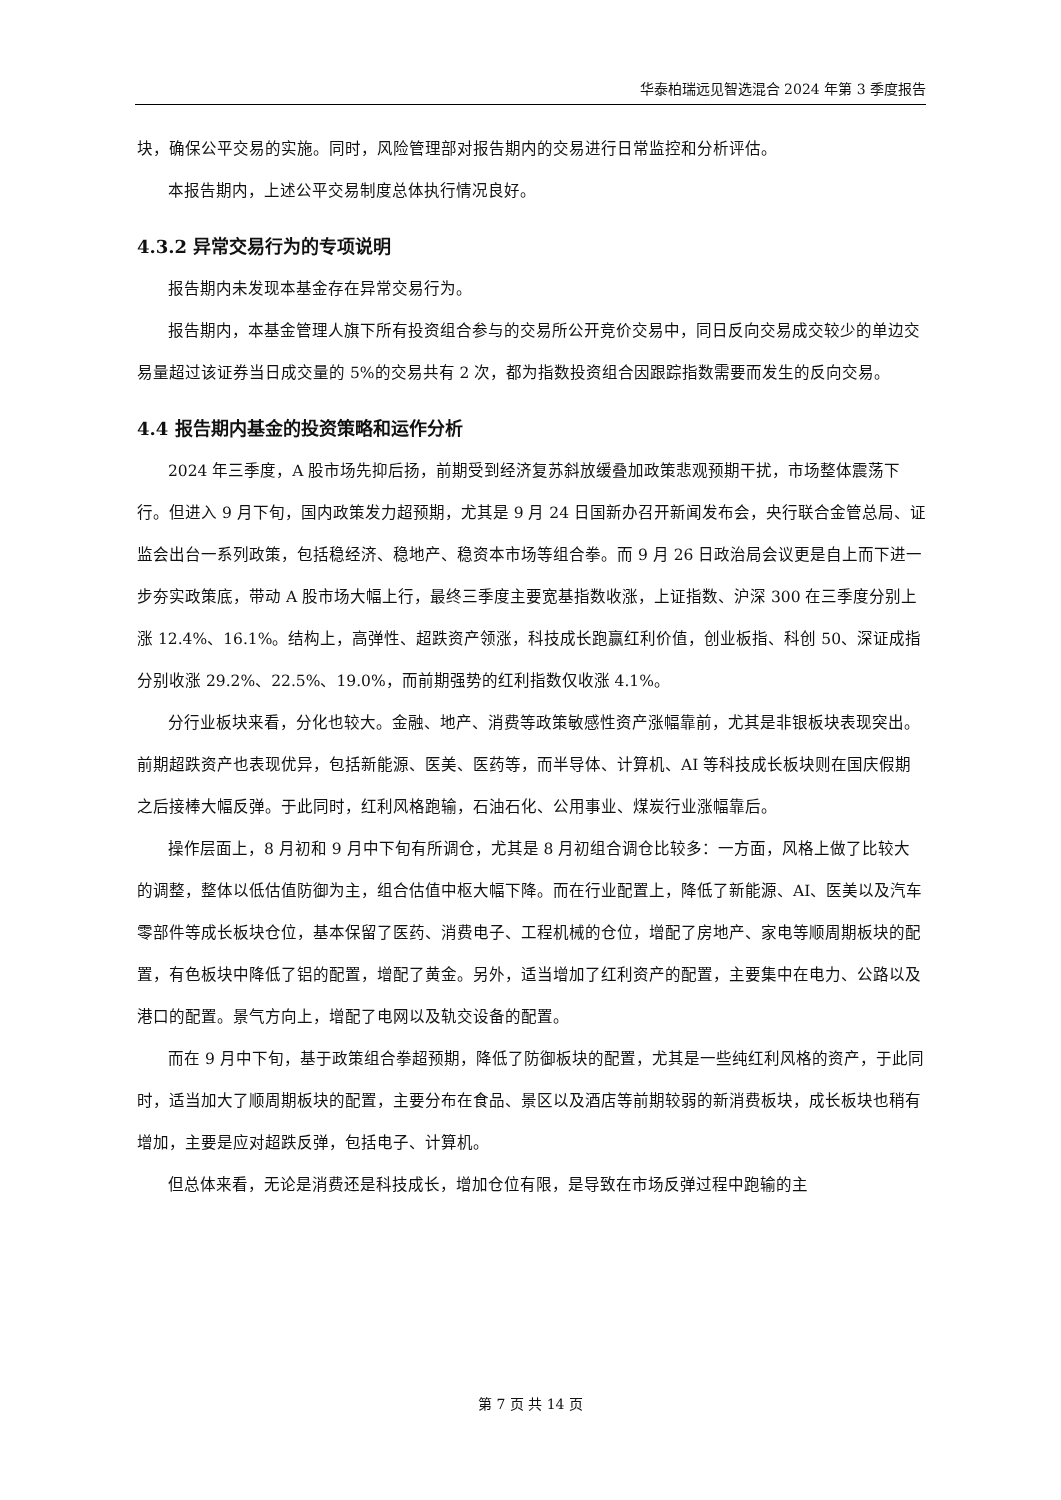华泰柏瑞远见智选混合 2024 年第 3 季度报告
块，确保公平交易的实施。同时，风险管理部对报告期内的交易进行日常监控和分析评估。
本报告期内，上述公平交易制度总体执行情况良好。
4.3.2 异常交易行为的专项说明
报告期内未发现本基金存在异常交易行为。
报告期内，本基金管理人旗下所有投资组合参与的交易所公开竞价交易中，同日反向交易成交较少的单边交易量超过该证券当日成交量的 5%的交易共有 2 次，都为指数投资组合因跟踪指数需要而发生的反向交易。
4.4 报告期内基金的投资策略和运作分析
2024 年三季度，A 股市场先抑后扬，前期受到经济复苏斜放缓叠加政策悲观预期干扰，市场整体震荡下行。但进入 9 月下旬，国内政策发力超预期，尤其是 9 月 24 日国新办召开新闻发布会，央行联合金管总局、证监会出台一系列政策，包括稳经济、稳地产、稳资本市场等组合拳。而 9 月 26 日政治局会议更是自上而下进一步夯实政策底，带动 A 股市场大幅上行，最终三季度主要宽基指数收涨，上证指数、沪深 300 在三季度分别上涨 12.4%、16.1%。结构上，高弹性、超跌资产领涨，科技成长跑赢红利价值，创业板指、科创 50、深证成指分别收涨 29.2%、22.5%、19.0%，而前期强势的红利指数仅收涨 4.1%。
分行业板块来看，分化也较大。金融、地产、消费等政策敏感性资产涨幅靠前，尤其是非银板块表现突出。前期超跌资产也表现优异，包括新能源、医美、医药等，而半导体、计算机、AI 等科技成长板块则在国庆假期之后接棒大幅反弹。于此同时，红利风格跑输，石油石化、公用事业、煤炭行业涨幅靠后。
操作层面上，8 月初和 9 月中下旬有所调仓，尤其是 8 月初组合调仓比较多：一方面，风格上做了比较大的调整，整体以低估值防御为主，组合估值中枢大幅下降。而在行业配置上，降低了新能源、AI、医美以及汽车零部件等成长板块仓位，基本保留了医药、消费电子、工程机械的仓位，增配了房地产、家电等顺周期板块的配置，有色板块中降低了铝的配置，增配了黄金。另外，适当增加了红利资产的配置，主要集中在电力、公路以及港口的配置。景气方向上，增配了电网以及轨交设备的配置。
而在 9 月中下旬，基于政策组合拳超预期，降低了防御板块的配置，尤其是一些纯红利风格的资产，于此同时，适当加大了顺周期板块的配置，主要分布在食品、景区以及酒店等前期较弱的新消费板块，成长板块也稍有增加，主要是应对超跌反弹，包括电子、计算机。
但总体来看，无论是消费还是科技成长，增加仓位有限，是导致在市场反弹过程中跑输的主
第 7 页 共 14 页